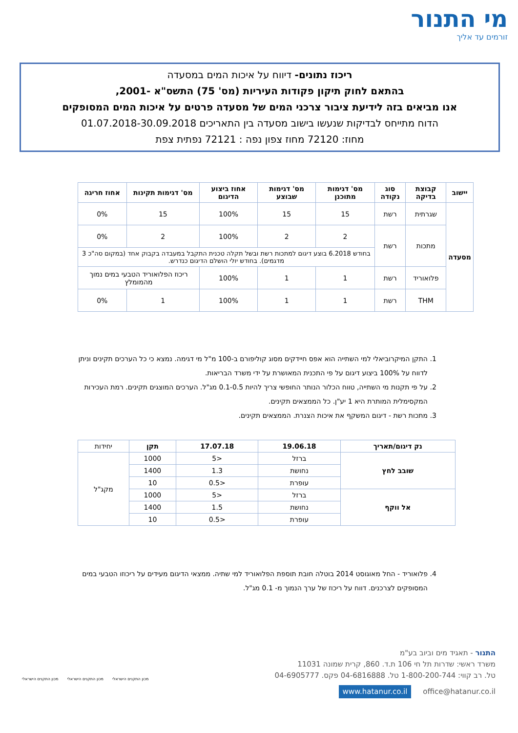מי התנור
זורמים עד אליך
ריכוז נתונים- דיווח על איכות המים במסעדה
בהתאם לחוק תיקון פקודות העיריות (מס' 75) התשס"א -2001,
אנו מביאים בזה לידיעת ציבור צרכני המים של מסעדה פרטים על איכות המים המסופקים
הדוח מתייחס לבדיקות שנעשו בישוב מסעדה בין התאריכים 01.07.2018-30.09.2018
מחוז: 72120 מחוז צפון נפה : 72121 נפתית צפת
| יישוב | קבוצת בדיקה | סוג נקודה | מס' דגימות מתוכנן | מס' דגימות שבוצע | אחוז ביצוע הדיגום | מס' דגימות תקינות | אחוז חריגה |
| --- | --- | --- | --- | --- | --- | --- | --- |
| מסעדה | שגרתית | רשת | 15 | 15 | 100% | 15 | 0% |
| | מתכות | רשת | 2 | 2 | 100% | 2 | 0% |
| | | | בחודש 6.2018 בוצע דיגום למתכות רשת ובשל תקלה טכנית התקבל במעבדה בקבוק אחד (במקום סה"כ 3 מדגמים). בחודש יולי הושלם הדיגום כנדרש. | | | | |
| | פלואוריד | רשת | 1 | 1 | 100% | ריכוז הפלואוריד הטבעי במים נמוך מהמומלץ | |
| | THM | רשת | 1 | 1 | 100% | 1 | 0% |
1. התקן המיקרוביאלי למי השתייה הוא אפס חיידקים מסוג קוליפורם ב-100 מ"ל מי דגימה. נמצא כי כל הערכים תקינים וניתן לדווח על 100% ביצוע דיגום על פי התכנית המאושרת על ידי משרד הבריאות.
2. על פי תקנות מי השתייה, טווח הכלור הנותר החופשי צריך להיות 0.1-0.5 מג"ל. הערכים המוצגים תקינים. רמת העכירות המקסימלית המותרת היא 1 יע"ן. כל הממצאים תקינים.
3. מתכות רשת - דיגום המשקף את איכות הצנרת. הממצאים תקינים.
| נק דיגום/תאריך | 19.06.18 | 17.07.18 | תקן | יחידות |
| --- | --- | --- | --- | --- |
| שובב לחץ | ברזל | <5 | 1000 | מקג"ל |
| | נחושת | 1.3 | 1400 | |
| | עופרת | <0.5 | 10 | |
| אל ווקף | ברזל | <5 | 1000 | |
| | נחושת | 1.5 | 1400 | |
| | עופרת | <0.5 | 10 | |
4. פלואוריד - החל מאוגוסט 2014 בוטלה חובת תוספת הפלואוריד למי שתיה. ממצאי הדיגום מעידים על ריכוזו הטבעי במים המסופקים לצרכנים. דווח על ריכוז של ערך הנמוך מ- 0.1 מג"ל.
התנור - תאגיד מים וביוב בע"מ
משרד ראשי: שדרות תל חי 106 ת.ד. 860, קרית שמונה 11031
טל. רב קווי: 1-800-200-744 טל. 04-6816888 פקס. 04-6905777
office@hatanur.co.il www.hatanur.co.il
מכון התקנים הישראלי מכון התקנים הישראלי מכון התקנים הישראלי